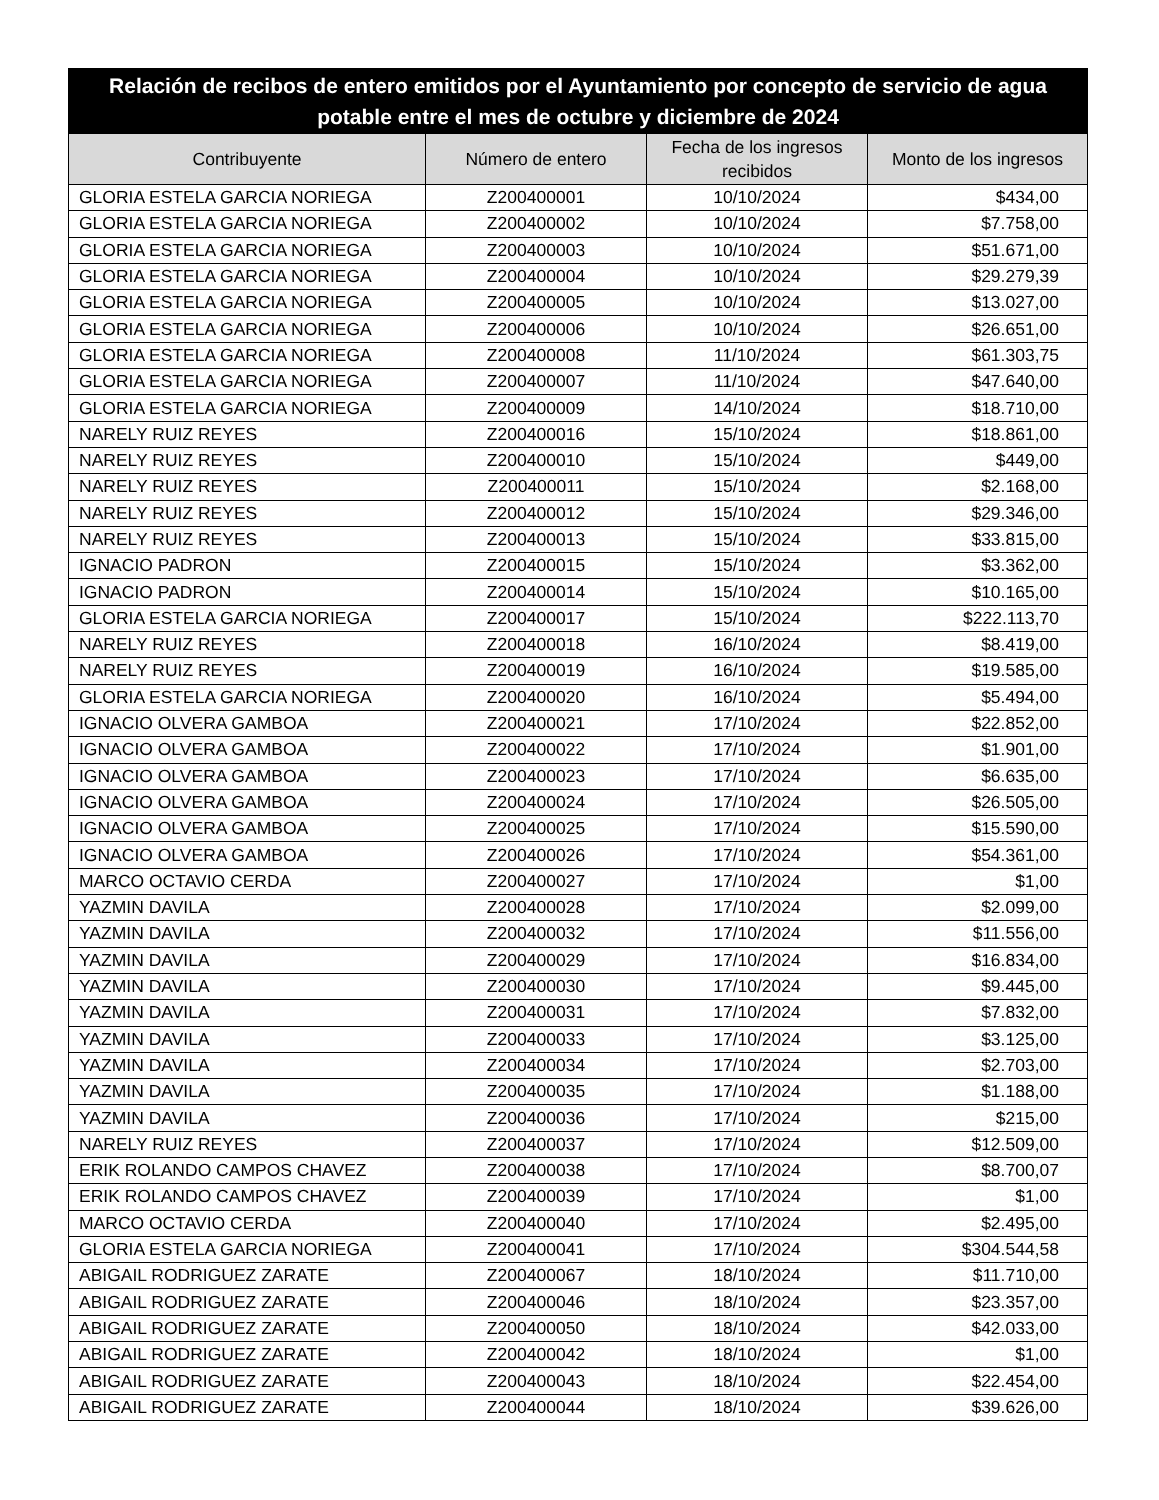| Relación de recibos de entero emitidos por el Ayuntamiento por concepto de servicio de agua potable entre el mes de octubre y diciembre de 2024 | | | |
| --- | --- | --- | --- |
| Contribuyente | Número de entero | Fecha de los ingresos recibidos | Monto de los ingresos |
| GLORIA ESTELA GARCIA NORIEGA | Z200400001 | 10/10/2024 | $434,00 |
| GLORIA ESTELA GARCIA NORIEGA | Z200400002 | 10/10/2024 | $7.758,00 |
| GLORIA ESTELA GARCIA NORIEGA | Z200400003 | 10/10/2024 | $51.671,00 |
| GLORIA ESTELA GARCIA NORIEGA | Z200400004 | 10/10/2024 | $29.279,39 |
| GLORIA ESTELA GARCIA NORIEGA | Z200400005 | 10/10/2024 | $13.027,00 |
| GLORIA ESTELA GARCIA NORIEGA | Z200400006 | 10/10/2024 | $26.651,00 |
| GLORIA ESTELA GARCIA NORIEGA | Z200400008 | 11/10/2024 | $61.303,75 |
| GLORIA ESTELA GARCIA NORIEGA | Z200400007 | 11/10/2024 | $47.640,00 |
| GLORIA ESTELA GARCIA NORIEGA | Z200400009 | 14/10/2024 | $18.710,00 |
| NARELY RUIZ REYES | Z200400016 | 15/10/2024 | $18.861,00 |
| NARELY RUIZ REYES | Z200400010 | 15/10/2024 | $449,00 |
| NARELY RUIZ REYES | Z200400011 | 15/10/2024 | $2.168,00 |
| NARELY RUIZ REYES | Z200400012 | 15/10/2024 | $29.346,00 |
| NARELY RUIZ REYES | Z200400013 | 15/10/2024 | $33.815,00 |
| IGNACIO PADRON | Z200400015 | 15/10/2024 | $3.362,00 |
| IGNACIO PADRON | Z200400014 | 15/10/2024 | $10.165,00 |
| GLORIA ESTELA GARCIA NORIEGA | Z200400017 | 15/10/2024 | $222.113,70 |
| NARELY RUIZ REYES | Z200400018 | 16/10/2024 | $8.419,00 |
| NARELY RUIZ REYES | Z200400019 | 16/10/2024 | $19.585,00 |
| GLORIA ESTELA GARCIA NORIEGA | Z200400020 | 16/10/2024 | $5.494,00 |
| IGNACIO OLVERA GAMBOA | Z200400021 | 17/10/2024 | $22.852,00 |
| IGNACIO OLVERA GAMBOA | Z200400022 | 17/10/2024 | $1.901,00 |
| IGNACIO OLVERA GAMBOA | Z200400023 | 17/10/2024 | $6.635,00 |
| IGNACIO OLVERA GAMBOA | Z200400024 | 17/10/2024 | $26.505,00 |
| IGNACIO OLVERA GAMBOA | Z200400025 | 17/10/2024 | $15.590,00 |
| IGNACIO OLVERA GAMBOA | Z200400026 | 17/10/2024 | $54.361,00 |
| MARCO OCTAVIO CERDA | Z200400027 | 17/10/2024 | $1,00 |
| YAZMIN DAVILA | Z200400028 | 17/10/2024 | $2.099,00 |
| YAZMIN DAVILA | Z200400032 | 17/10/2024 | $11.556,00 |
| YAZMIN DAVILA | Z200400029 | 17/10/2024 | $16.834,00 |
| YAZMIN DAVILA | Z200400030 | 17/10/2024 | $9.445,00 |
| YAZMIN DAVILA | Z200400031 | 17/10/2024 | $7.832,00 |
| YAZMIN DAVILA | Z200400033 | 17/10/2024 | $3.125,00 |
| YAZMIN DAVILA | Z200400034 | 17/10/2024 | $2.703,00 |
| YAZMIN DAVILA | Z200400035 | 17/10/2024 | $1.188,00 |
| YAZMIN DAVILA | Z200400036 | 17/10/2024 | $215,00 |
| NARELY RUIZ REYES | Z200400037 | 17/10/2024 | $12.509,00 |
| ERIK ROLANDO CAMPOS CHAVEZ | Z200400038 | 17/10/2024 | $8.700,07 |
| ERIK ROLANDO CAMPOS CHAVEZ | Z200400039 | 17/10/2024 | $1,00 |
| MARCO OCTAVIO CERDA | Z200400040 | 17/10/2024 | $2.495,00 |
| GLORIA ESTELA GARCIA NORIEGA | Z200400041 | 17/10/2024 | $304.544,58 |
| ABIGAIL RODRIGUEZ ZARATE | Z200400067 | 18/10/2024 | $11.710,00 |
| ABIGAIL RODRIGUEZ ZARATE | Z200400046 | 18/10/2024 | $23.357,00 |
| ABIGAIL RODRIGUEZ ZARATE | Z200400050 | 18/10/2024 | $42.033,00 |
| ABIGAIL RODRIGUEZ ZARATE | Z200400042 | 18/10/2024 | $1,00 |
| ABIGAIL RODRIGUEZ ZARATE | Z200400043 | 18/10/2024 | $22.454,00 |
| ABIGAIL RODRIGUEZ ZARATE | Z200400044 | 18/10/2024 | $39.626,00 |